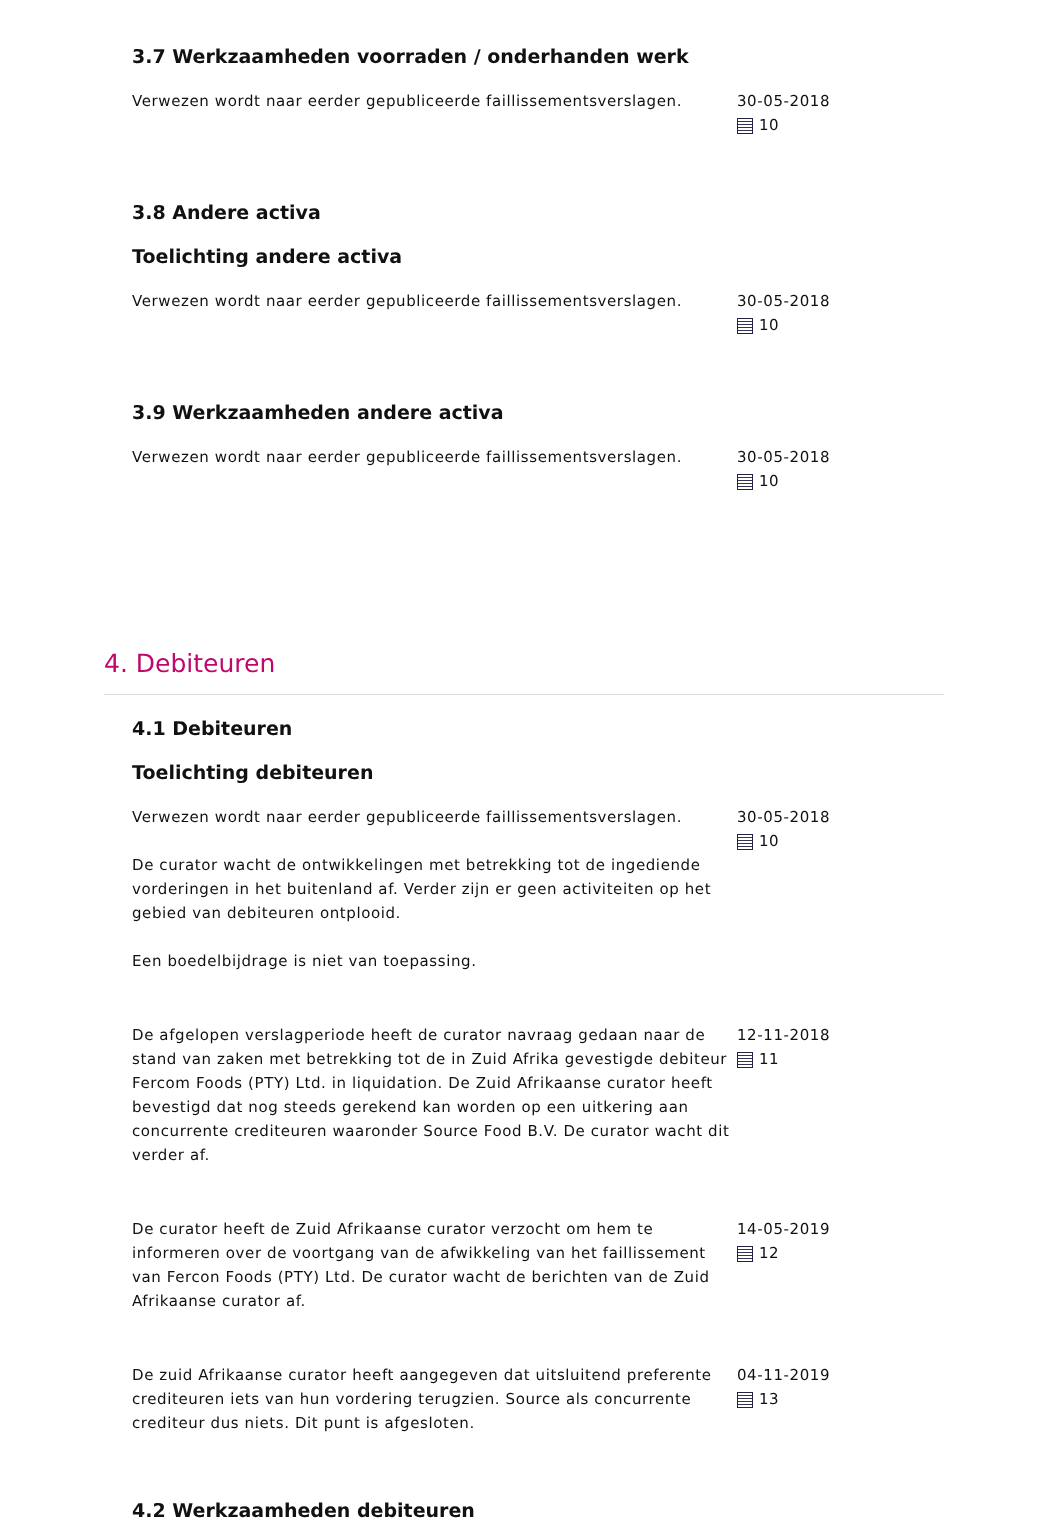3.7 Werkzaamheden voorraden / onderhanden werk
Verwezen wordt naar eerder gepubliceerde faillissementsverslagen. 30-05-2018
10
3.8 Andere activa
Toelichting andere activa
Verwezen wordt naar eerder gepubliceerde faillissementsverslagen. 30-05-2018
10
3.9 Werkzaamheden andere activa
Verwezen wordt naar eerder gepubliceerde faillissementsverslagen. 30-05-2018
10
4. Debiteuren
4.1 Debiteuren
Toelichting debiteuren
Verwezen wordt naar eerder gepubliceerde faillissementsverslagen.
De curator wacht de ontwikkelingen met betrekking tot de ingediende vorderingen in het buitenland af. Verder zijn er geen activiteiten op het gebied van debiteuren ontplooid.
Een boedelbijdrage is niet van toepassing.
30-05-2018
10
De afgelopen verslagperiode heeft de curator navraag gedaan naar de stand van zaken met betrekking tot de in Zuid Afrika gevestigde debiteur Fercom Foods (PTY) Ltd. in liquidation. De Zuid Afrikaanse curator heeft bevestigd dat nog steeds gerekend kan worden op een uitkering aan concurrente crediteuren waaronder Source Food B.V. De curator wacht dit verder af.
12-11-2018
11
De curator heeft de Zuid Afrikaanse curator verzocht om hem te informeren over de voortgang van de afwikkeling van het faillissement van Fercon Foods (PTY) Ltd. De curator wacht de berichten van de Zuid Afrikaanse curator af.
14-05-2019
12
De zuid Afrikaanse curator heeft aangegeven dat uitsluitend preferente crediteuren iets van hun vordering terugzien. Source als concurrente crediteur dus niets. Dit punt is afgesloten.
04-11-2019
13
4.2 Werkzaamheden debiteuren